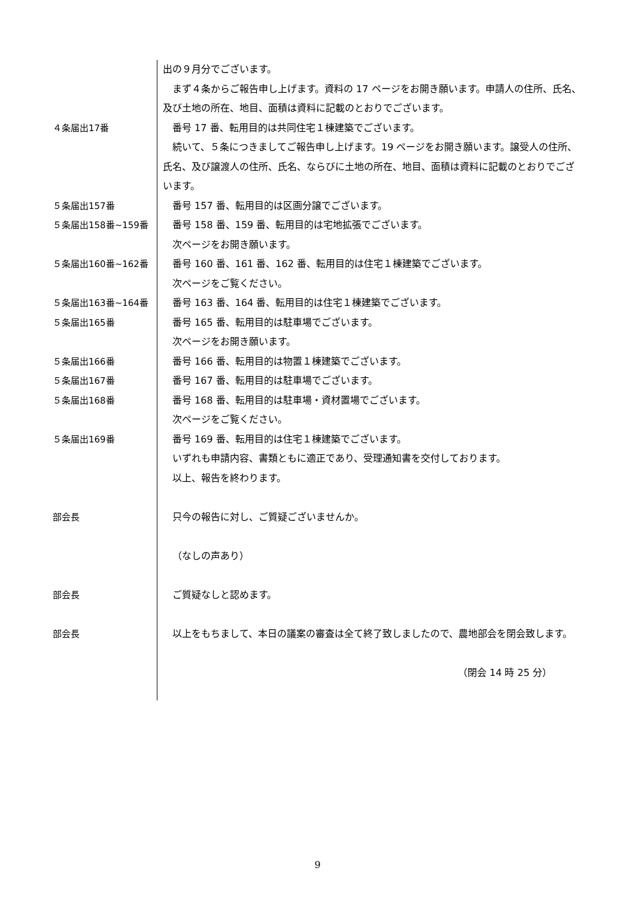出の９月分でございます。
まず４条からご報告申し上げます。資料の 17 ページをお開き願います。申請人の住所、氏名、及び土地の所在、地目、面積は資料に記載のとおりでございます。
４条届出17番 番号 17 番、転用目的は共同住宅１棟建築でございます。
続いて、５条につきましてご報告申し上げます。19 ページをお開き願います。譲受人の住所、氏名、及び譲渡人の住所、氏名、ならびに土地の所在、地目、面積は資料に記載のとおりでございます。
５条届出157番 番号 157 番、転用目的は区画分譲でございます。
５条届出158番~159番 番号 158 番、159 番、転用目的は宅地拡張でございます。
次ページをお開き願います。
５条届出160番~162番 番号 160 番、161 番、162 番、転用目的は住宅１棟建築でございます。
次ページをご覧ください。
５条届出163番~164番 番号 163 番、164 番、転用目的は住宅１棟建築でございます。
５条届出165番 番号 165 番、転用目的は駐車場でございます。
次ページをお開き願います。
５条届出166番 番号 166 番、転用目的は物置１棟建築でございます。
５条届出167番 番号 167 番、転用目的は駐車場でございます。
５条届出168番 番号 168 番、転用目的は駐車場・資材置場でございます。
次ページをご覧ください。
５条届出169番 番号 169 番、転用目的は住宅１棟建築でございます。
いずれも申請内容、書類ともに適正であり、受理通知書を交付しております。
以上、報告を終わります。
部会長 只今の報告に対し、ご質疑ございませんか。
（なしの声あり）
部会長 ご質疑なしと認めます。
部会長 以上をもちまして、本日の議案の審査は全て終了致しましたので、農地部会を閉会致します。
（閉会 14 時 25 分）
9